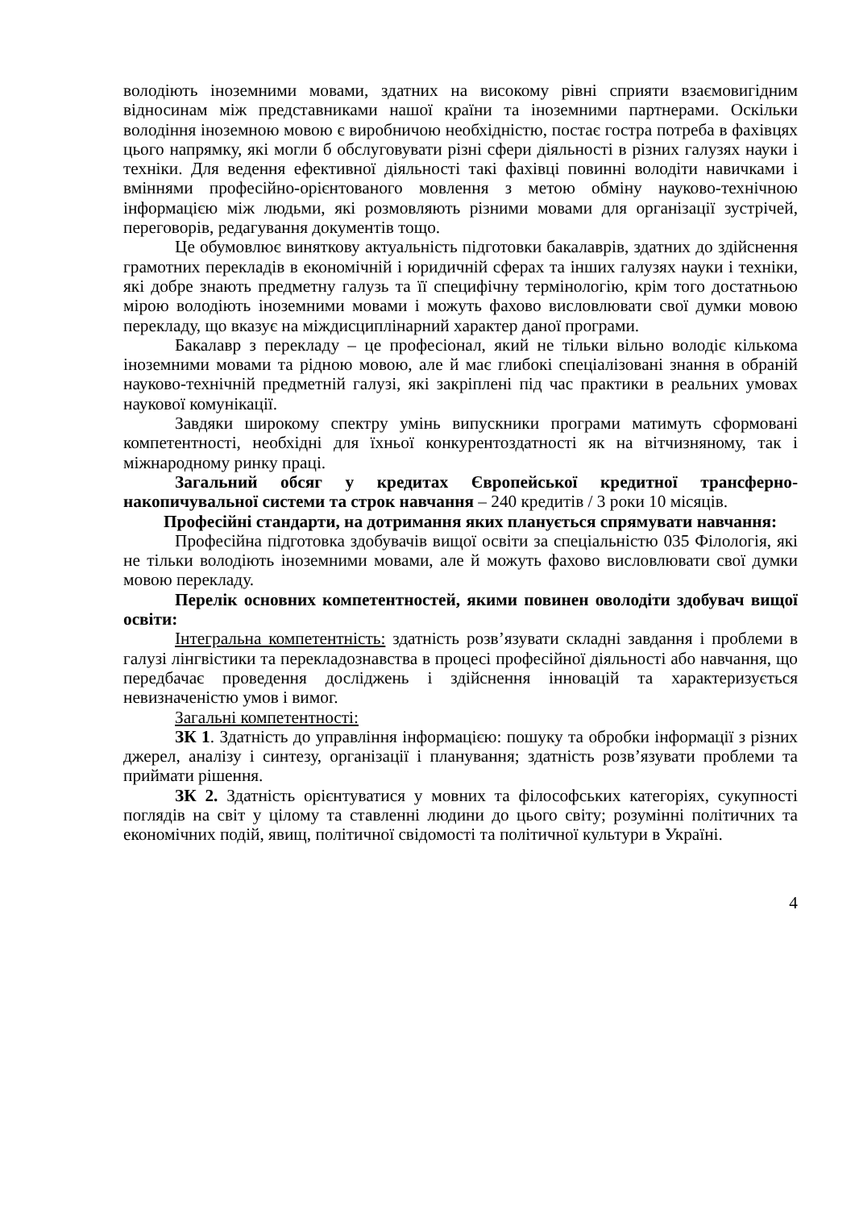володіють іноземними мовами, здатних на високому рівні сприяти взаємовигідним відносинам між представниками нашої країни та іноземними партнерами. Оскільки володіння іноземною мовою є виробничою необхідністю, постає гостра потреба в фахівцях цього напрямку, які могли б обслуговувати різні сфери діяльності в різних галузях науки і техніки. Для ведення ефективної діяльності такі фахівці повинні володіти навичками і вміннями професійно-орієнтованого мовлення з метою обміну науково-технічною інформацією між людьми, які розмовляють різними мовами для організації зустрічей, переговорів, редагування документів тощо.
Це обумовлює виняткову актуальність підготовки бакалаврів, здатних до здійснення грамотних перекладів в економічній і юридичній сферах та інших галузях науки і техніки, які добре знають предметну галузь та її специфічну термінологію, крім того достатньою мірою володіють іноземними мовами і можуть фахово висловлювати свої думки мовою перекладу, що вказує на міждисциплінарний характер даної програми.
Бакалавр з перекладу – це професіонал, який не тільки вільно володіє кількома іноземними мовами та рідною мовою, але й має глибокі спеціалізовані знання в обраній науково-технічній предметній галузі, які закріплені під час практики в реальних умовах наукової комунікації.
Завдяки широкому спектру умінь випускники програми матимуть сформовані компетентності, необхідні для їхньої конкурентоздатності як на вітчизняному, так і міжнародному ринку праці.
Загальний обсяг у кредитах Європейської кредитної трансферно-накопичувальної системи та строк навчання – 240 кредитів / 3 роки 10 місяців.
Професійні стандарти, на дотримання яких планується спрямувати навчання:
Професійна підготовка здобувачів вищої освіти за спеціальністю 035 Філологія, які не тільки володіють іноземними мовами, але й можуть фахово висловлювати свої думки мовою перекладу.
Перелік основних компетентностей, якими повинен оволодіти здобувач вищої освіти:
Інтегральна компетентність: здатність розв’язувати складні завдання і проблеми в галузі лінгвістики та перекладознавства в процесі професійної діяльності або навчання, що передбачає проведення досліджень і здійснення інновацій та характеризується невизначеністю умов і вимог.
Загальні компетентності:
ЗК 1. Здатність до управління інформацією: пошуку та обробки інформації з різних джерел, аналізу і синтезу, організації і планування; здатність розв’язувати проблеми та приймати рішення.
ЗК 2. Здатність орієнтуватися у мовних та філософських категоріях, сукупності поглядів на світ у цілому та ставленні людини до цього світу; розумінні політичних та економічних подій, явищ, політичної свідомості та політичної культури в Україні.
4